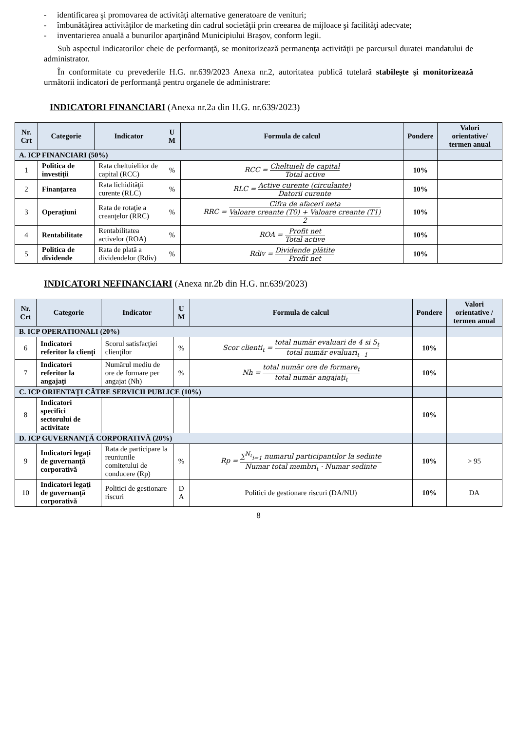- identificarea şi promovarea de activităţi alternative generatoare de venituri;
- îmbunătăţirea activităţilor de marketing din cadrul societăţii prin creearea de mijloace şi facilităţi adecvate;
- inventarierea anuală a bunurilor aparţinând Municipiului Braşov, conform legii.
Sub aspectul indicatorilor cheie de performanţă, se monitorizează permanenţa activităţii pe parcursul duratei mandatului de administrator.
În conformitate cu prevederile H.G. nr.639/2023 Anexa nr.2, autoritatea publică tutelară stabileşte şi monitorizează următorii indicatori de performanţă pentru organele de administrare:
INDICATORI FINANCIARI (Anexa nr.2a din H.G. nr.639/2023)
| Nr. Crt | Categorie | Indicator | U M | Formula de calcul | Pondere | Valori orientative/ termen anual |
| --- | --- | --- | --- | --- | --- | --- |
| A. ICP FINANCIARI (50%) | | | | | | |
| 1 | Politica de investiţii | Rata cheltuielilor de capital (RCC) | % | RCC = Cheltuieli de capital Total active | 10% | |
| 2 | Finanţarea | Rata lichidităţii curente (RLC) | % | RLC = Active curente (circulante) Datorii curente | 10% | |
| 3 | Operaţiuni | Rata de rotaţie a creanţelor (RRC) | % | RRC = Cifra de afaceri neta Valoare creante (T0) + Valoare creante (T1) 2 | 10% | |
| 4 | Rentabilitate | Rentabilitatea activelor (ROA) | % | ROA = Profit net Total active | 10% | |
| 5 | Politica de dividende | Rata de plată a dividendelor (Rdiv) | % | Rdiv = Dividende plătite Profit net | 10% | |
INDICATORI NEFINANCIARI (Anexa nr.2b din H.G. nr.639/2023)
| Nr. Crt | Categorie | Indicator | U M | Formula de calcul | Pondere | Valori orientative / termen anual |
| --- | --- | --- | --- | --- | --- | --- |
| B. ICP OPERATIONALI (20%) | | | | | | |
| 6 | Indicatori referitor la clienţi | Scorul satisfacţiei clienţilor | % | Scor clienti<sub>t</sub> = total număr evaluari de 4 si 5<sub>t</sub> total număr evaluari<sub>t−1</sub> | 10% | |
| 7 | Indicatori referitor la angajaţi | Numărul mediu de ore de formare per angajat (Nh) | % | Nh = total număr ore de formare<sub>t</sub> total număr angajaţi<sub>t</sub> | 10% | |
| C. ICP ORIENTAŢI CĂTRE SERVICII PUBLICE (10%) | | | | | | |
| 8 | Indicatori specifici sectorului de activitate | | | | 10% | |
| D. ICP GUVERNANŢĂ CORPORATIVĂ (20%) | | | | | | |
| 9 | Indicatori legaţi de guvernanţă corporativă | Rata de participare la reuniunile comitetului de conducere (Rp) | % | Rp = ∑<sup>N<sub>t</sub></sup><sub>i=1</sub> numarul participantilor la sedinte Numar total membri<sub>t</sub> · Numar sedinte | 10% | > 95 |
| 10 | Indicatori legaţi de guvernanţă corporativă | Politici de gestionare riscuri | D A | Politici de gestionare riscuri (DA/NU) | 10% | DA |
8